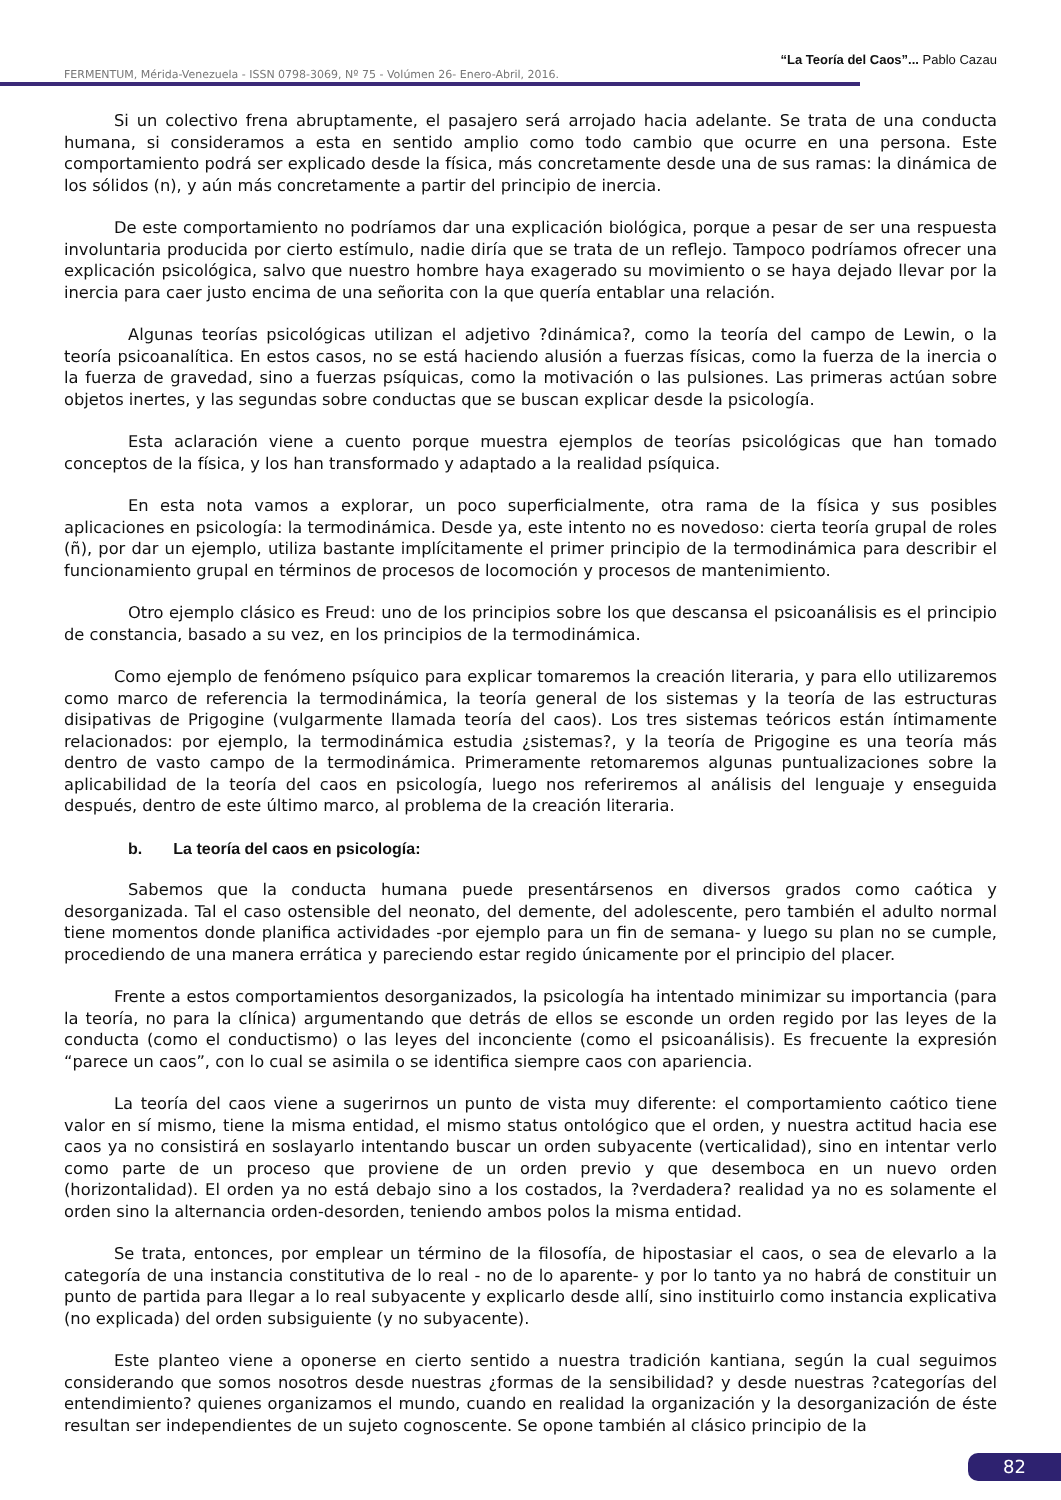“La Teoría del Caos”... Pablo Cazau
FERMENTUM, Mérida-Venezuela - ISSN 0798-3069, Nº 75 - Volúmen 26- Enero-Abril, 2016.
Si un colectivo frena abruptamente, el pasajero será arrojado hacia adelante. Se trata de una conducta humana, si consideramos a esta en sentido amplio como todo cambio que ocurre en una persona. Este comportamiento podrá ser explicado desde la física, más concretamente desde una de sus ramas: la dinámica de los sólidos (n), y aún más concretamente a partir del principio de inercia.
De este comportamiento no podríamos dar una explicación biológica, porque a pesar de ser una respuesta involuntaria producida por cierto estímulo, nadie diría que se trata de un reflejo. Tampoco podríamos ofrecer una explicación psicológica, salvo que nuestro hombre haya exagerado su movimiento o se haya dejado llevar por la inercia para caer justo encima de una señorita con la que quería entablar una relación.
Algunas teorías psicológicas utilizan el adjetivo ?dinámica?, como la teoría del campo de Lewin, o la teoría psicoanalítica. En estos casos, no se está haciendo alusión a fuerzas físicas, como la fuerza de la inercia o la fuerza de gravedad, sino a fuerzas psíquicas, como la motivación o las pulsiones. Las primeras actúan sobre objetos inertes, y las segundas sobre conductas que se buscan explicar desde la psicología.
Esta aclaración viene a cuento porque muestra ejemplos de teorías psicológicas que han tomado conceptos de la física, y los han transformado y adaptado a la realidad psíquica.
En esta nota vamos a explorar, un poco superficialmente, otra rama de la física y sus posibles aplicaciones en psicología: la termodinámica. Desde ya, este intento no es novedoso: cierta teoría grupal de roles (ñ), por dar un ejemplo, utiliza bastante implícitamente el primer principio de la termodinámica para describir el funcionamiento grupal en términos de procesos de locomoción y procesos de mantenimiento.
Otro ejemplo clásico es Freud: uno de los principios sobre los que descansa el psicoanálisis es el principio de constancia, basado a su vez, en los principios de la termodinámica.
Como ejemplo de fenómeno psíquico para explicar tomaremos la creación literaria, y para ello utilizaremos como marco de referencia la termodinámica, la teoría general de los sistemas y la teoría de las estructuras disipativas de Prigogine (vulgarmente llamada teoría del caos). Los tres sistemas teóricos están íntimamente relacionados: por ejemplo, la termodinámica estudia ¿sistemas?, y la teoría de Prigogine es una teoría más dentro de vasto campo de la termodinámica. Primeramente retomaremos algunas puntualizaciones sobre la aplicabilidad de la teoría del caos en psicología, luego nos referiremos al análisis del lenguaje y enseguida después, dentro de este último marco, al problema de la creación literaria.
b. La teoría del caos en psicología:
Sabemos que la conducta humana puede presentársenos en diversos grados como caótica y desorganizada. Tal el caso ostensible del neonato, del demente, del adolescente, pero también el adulto normal tiene momentos donde planifica actividades -por ejemplo para un fin de semana- y luego su plan no se cumple, procediendo de una manera errática y pareciendo estar regido únicamente por el principio del placer.
Frente a estos comportamientos desorganizados, la psicología ha intentado minimizar su importancia (para la teoría, no para la clínica) argumentando que detrás de ellos se esconde un orden regido por las leyes de la conducta (como el conductismo) o las leyes del inconciente (como el psicoanálisis). Es frecuente la expresión “parece un caos”, con lo cual se asimila o se identifica siempre caos con apariencia.
La teoría del caos viene a sugerirnos un punto de vista muy diferente: el comportamiento caótico tiene valor en sí mismo, tiene la misma entidad, el mismo status ontológico que el orden, y nuestra actitud hacia ese caos ya no consistirá en soslayarlo intentando buscar un orden subyacente (verticalidad), sino en intentar verlo como parte de un proceso que proviene de un orden previo y que desemboca en un nuevo orden (horizontalidad). El orden ya no está debajo sino a los costados, la ?verdadera? realidad ya no es solamente el orden sino la alternancia orden-desorden, teniendo ambos polos la misma entidad.
Se trata, entonces, por emplear un término de la filosofía, de hipostasiar el caos, o sea de elevarlo a la categoría de una instancia constitutiva de lo real - no de lo aparente- y por lo tanto ya no habrá de constituir un punto de partida para llegar a lo real subyacente y explicarlo desde allí, sino instituirlo como instancia explicativa (no explicada) del orden subsiguiente (y no subyacente).
Este planteo viene a oponerse en cierto sentido a nuestra tradición kantiana, según la cual seguimos considerando que somos nosotros desde nuestras ¿formas de la sensibilidad? y desde nuestras ?categorías del entendimiento? quienes organizamos el mundo, cuando en realidad la organización y la desorganización de éste resultan ser independientes de un sujeto cognoscente. Se opone también al clásico principio de la
82